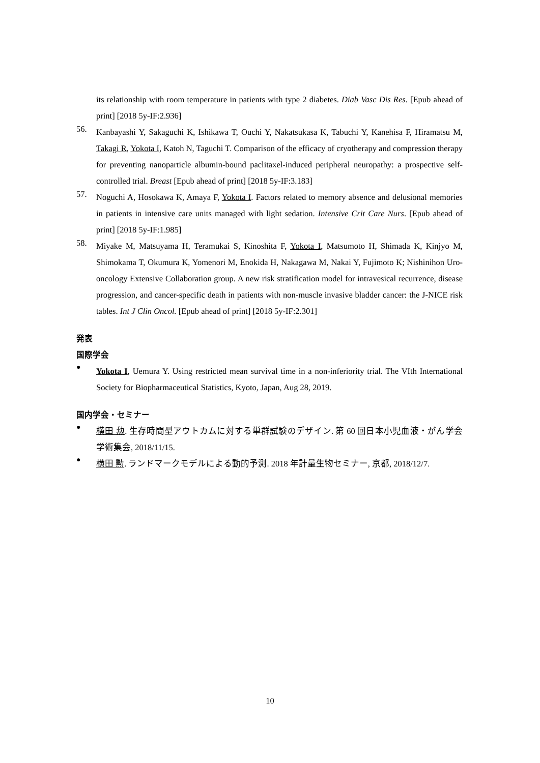its relationship with room temperature in patients with type 2 diabetes. Diab Vasc Dis Res. [Epub ahead of print] [2018 5y-IF:2.936]
56.
Kanbayashi Y, Sakaguchi K, Ishikawa T, Ouchi Y, Nakatsukasa K, Tabuchi Y, Kanehisa F, Hiramatsu M, Takagi R, Yokota I, Katoh N, Taguchi T. Comparison of the efficacy of cryotherapy and compression therapy for preventing nanoparticle albumin-bound paclitaxel-induced peripheral neuropathy: a prospective self-controlled trial. Breast [Epub ahead of print] [2018 5y-IF:3.183]
57.
Noguchi A, Hosokawa K, Amaya F, Yokota I. Factors related to memory absence and delusional memories in patients in intensive care units managed with light sedation. Intensive Crit Care Nurs. [Epub ahead of print] [2018 5y-IF:1.985]
58.
Miyake M, Matsuyama H, Teramukai S, Kinoshita F, Yokota I, Matsumoto H, Shimada K, Kinjyo M, Shimokama T, Okumura K, Yomenori M, Enokida H, Nakagawa M, Nakai Y, Fujimoto K; Nishinihon Uro-oncology Extensive Collaboration group. A new risk stratification model for intravesical recurrence, disease progression, and cancer-specific death in patients with non-muscle invasive bladder cancer: the J-NICE risk tables. Int J Clin Oncol. [Epub ahead of print] [2018 5y-IF:2.301]
発表
国際学会
●
Yokota I, Uemura Y. Using restricted mean survival time in a non-inferiority trial. The VIth International Society for Biopharmaceutical Statistics, Kyoto, Japan, Aug 28, 2019.
国内学会・セミナー
●
横田 勲. 生存時間型アウトカムに対する単群試験のデザイン. 第 60 回日本小児血液・がん学会学術集会, 2018/11/15.
●
横田 勲. ランドマークモデルによる動的予測. 2018 年計量生物セミナー, 京都, 2018/12/7.
10